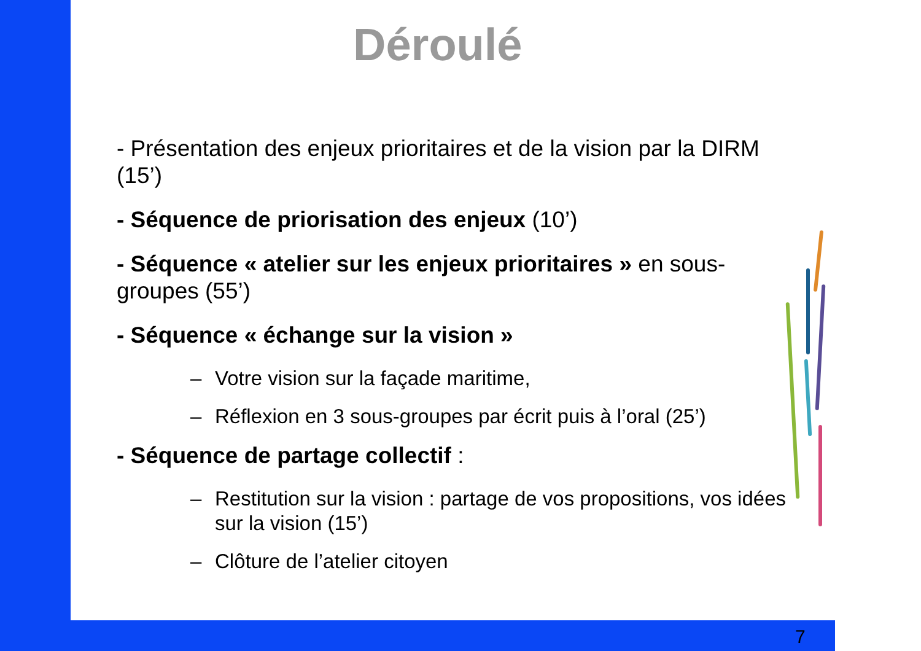Déroulé
- Présentation des enjeux prioritaires et de la vision par la DIRM (15’)
- Séquence de priorisation des enjeux (10’)
- Séquence « atelier sur les enjeux prioritaires » en sous-groupes (55’)
- Séquence « échange sur la vision »
– Votre vision sur la façade maritime,
– Réflexion en 3 sous-groupes par écrit puis à l’oral (25’)
- Séquence de partage collectif :
– Restitution sur la vision : partage de vos propositions, vos idées sur la vision (15’)
– Clôture de l’atelier citoyen
7